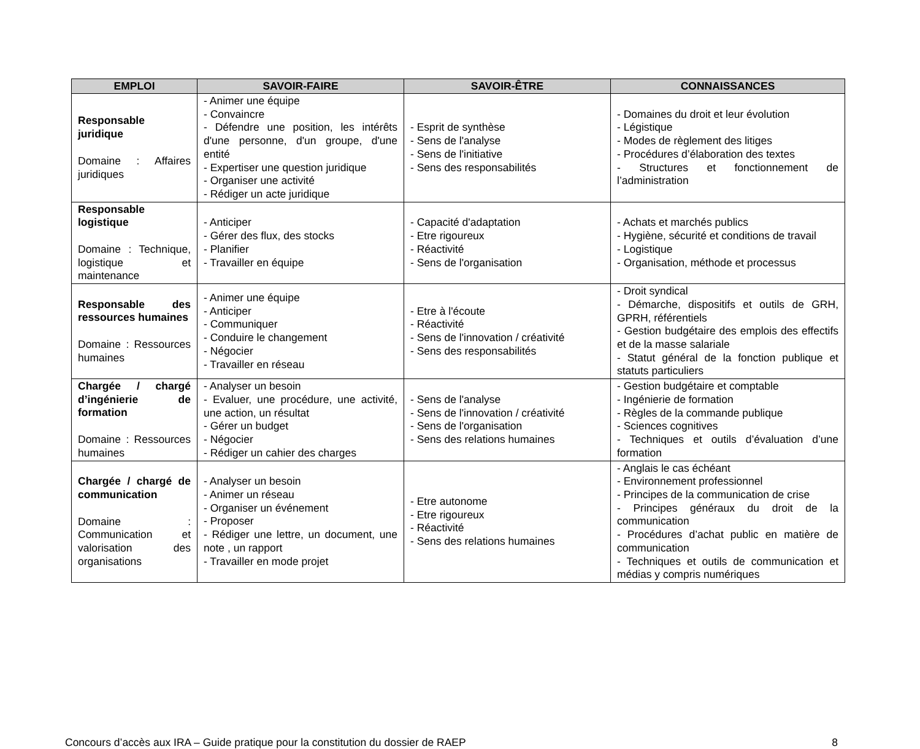| EMPLOI | SAVOIR-FAIRE | SAVOIR-ÊTRE | CONNAISSANCES |
| --- | --- | --- | --- |
| Responsable juridique Domaine : Affaires juridiques | - Animer une équipe - Convaincre - Défendre une position, les intérêts d'une personne, d'un groupe, d'une entité - Expertiser une question juridique - Organiser une activité - Rédiger un acte juridique | - Esprit de synthèse - Sens de l'analyse - Sens de l'initiative - Sens des responsabilités | - Domaines du droit et leur évolution - Légistique - Modes de règlement des litiges - Procédures d’élaboration des textes - Structures et fonctionnement de l’administration |
| Responsable logistique Domaine : Technique, logistique et maintenance | - Anticiper - Gérer des flux, des stocks - Planifier - Travailler en équipe | - Capacité d'adaptation - Etre rigoureux - Réactivité - Sens de l'organisation | - Achats et marchés publics - Hygiène, sécurité et conditions de travail - Logistique - Organisation, méthode et processus |
| Responsable des ressources humaines Domaine : Ressources humaines | - Animer une équipe - Anticiper - Communiquer - Conduire le changement - Négocier - Travailler en réseau | - Etre à l'écoute - Réactivité - Sens de l'innovation / créativité - Sens des responsabilités | - Droit syndical - Démarche, dispositifs et outils de GRH, GPRH, référentiels - Gestion budgétaire des emplois des effectifs et de la masse salariale - Statut général de la fonction publique et statuts particuliers |
| Chargée / chargé d’ingénierie de formation Domaine : Ressources humaines | - Analyser un besoin - Evaluer, une procédure, une activité, une action, un résultat - Gérer un budget - Négocier - Rédiger un cahier des charges | - Sens de l'analyse - Sens de l'innovation / créativité - Sens de l'organisation - Sens des relations humaines | - Gestion budgétaire et comptable - Ingénierie de formation - Règles de la commande publique - Sciences cognitives - Techniques et outils d’évaluation d’une formation |
| Chargée / chargé de communication Domaine : Communication et valorisation des organisations | - Analyser un besoin - Animer un réseau - Organiser un événement - Proposer - Rédiger une lettre, un document, une note , un rapport - Travailler en mode projet | - Etre autonome - Etre rigoureux - Réactivité - Sens des relations humaines | - Anglais le cas échéant - Environnement professionnel - Principes de la communication de crise - Principes généraux du droit de la communication - Procédures d’achat public en matière de communication - Techniques et outils de communication et médias y compris numériques |
Concours d’accès aux IRA – Guide pratique pour la constitution du dossier de RAEP 8